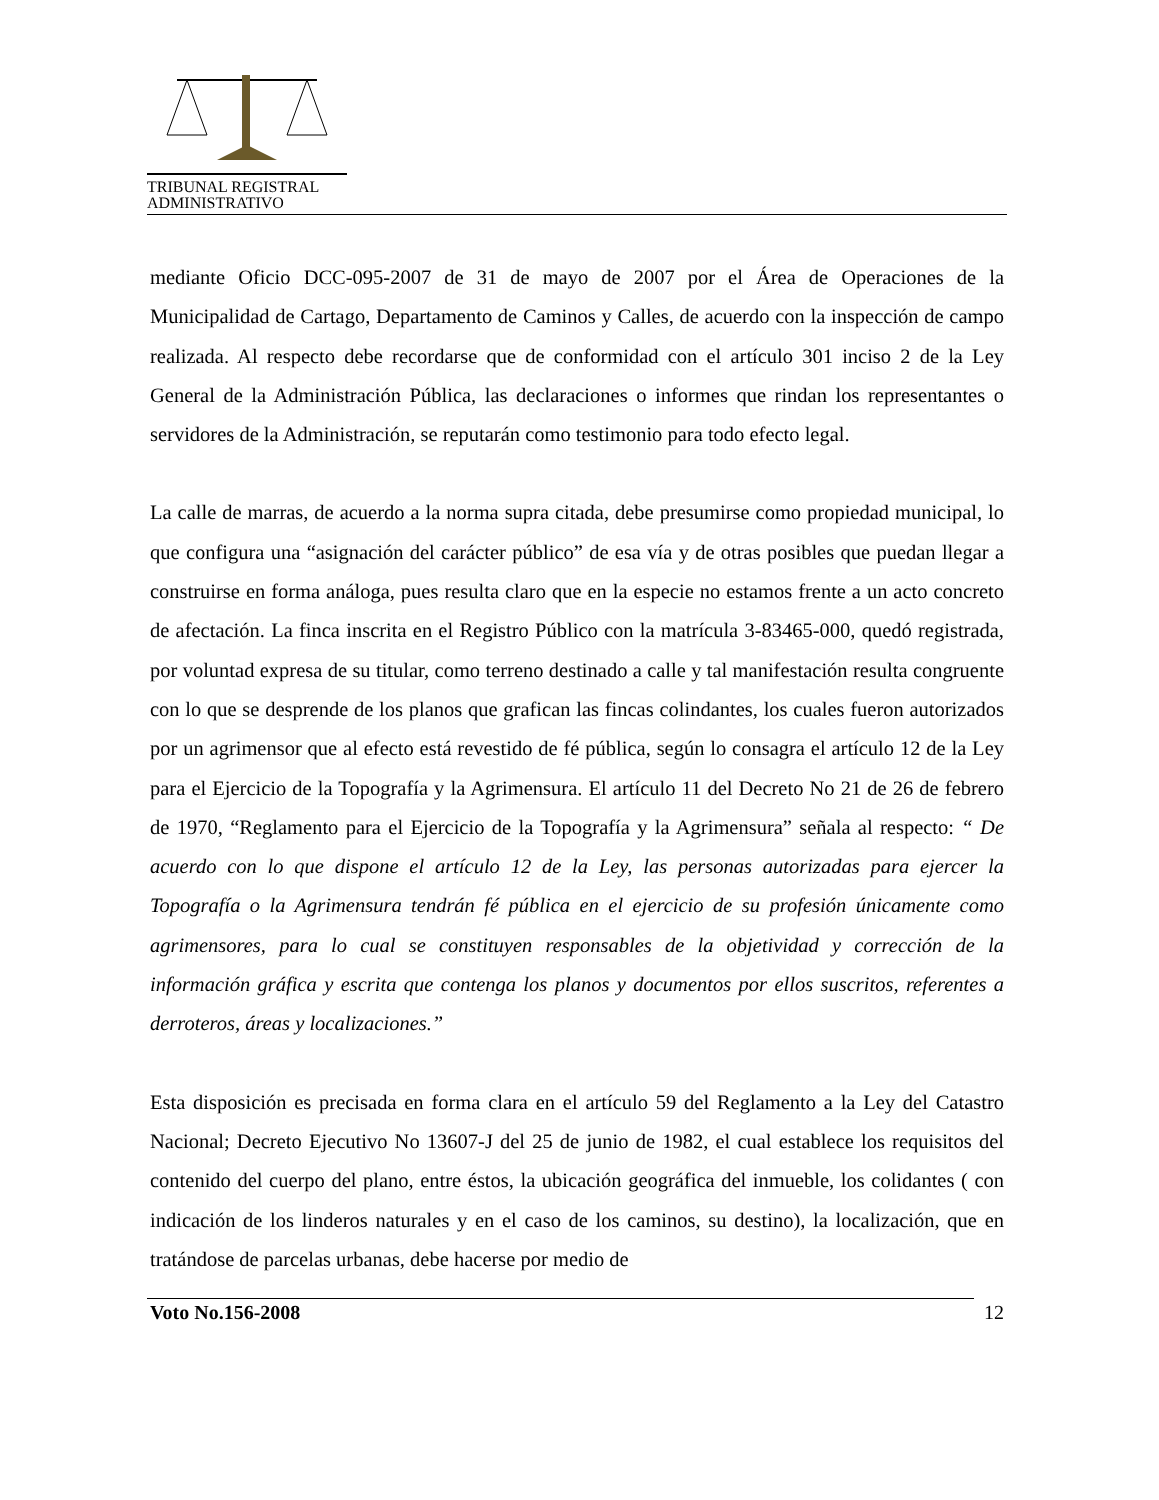TRIBUNAL REGISTRAL
ADMINISTRATIVO
mediante Oficio DCC-095-2007 de 31 de mayo de 2007 por el Área de Operaciones de la Municipalidad de Cartago, Departamento de Caminos y Calles, de acuerdo con la inspección de campo realizada. Al respecto debe recordarse que de conformidad con el artículo 301 inciso 2 de la Ley General de la Administración Pública, las declaraciones o informes que rindan los representantes o servidores de la Administración, se reputarán como testimonio para todo efecto legal.
La calle de marras, de acuerdo a la norma supra citada, debe presumirse como propiedad municipal, lo que configura una “asignación del carácter público” de esa vía y de otras posibles que puedan llegar a construirse en forma análoga, pues resulta claro que en la especie no estamos frente a un acto concreto de afectación. La finca inscrita en el Registro Público con la matrícula 3-83465-000, quedó registrada, por voluntad expresa de su titular, como terreno destinado a calle y tal manifestación resulta congruente con lo que se desprende de los planos que grafican las fincas colindantes, los cuales fueron autorizados por un agrimensor que al efecto está revestido de fé pública, según lo consagra el artículo 12 de la Ley para el Ejercicio de la Topografía y la Agrimensura. El artículo 11 del Decreto No 21 de 26 de febrero de 1970, “Reglamento para el Ejercicio de la Topografía y la Agrimensura” señala al respecto: “ De acuerdo con lo que dispone el artículo 12 de la Ley, las personas autorizadas para ejercer la Topografía o la Agrimensura tendrán fé pública en el ejercicio de su profesión únicamente como agrimensores, para lo cual se constituyen responsables de la objetividad y corrección de la información gráfica y escrita que contenga los planos y documentos por ellos suscritos, referentes a derroteros, áreas y localizaciones.”
Esta disposición es precisada en forma clara en el artículo 59 del Reglamento a la Ley del Catastro Nacional; Decreto Ejecutivo No 13607-J del 25 de junio de 1982, el cual establece los requisitos del contenido del cuerpo del plano, entre éstos, la ubicación geográfica del inmueble, los colidantes ( con indicación de los linderos naturales y en el caso de los caminos, su destino), la localización, que en tratándose de parcelas urbanas, debe hacerse por medio de
Voto No.156-2008 12